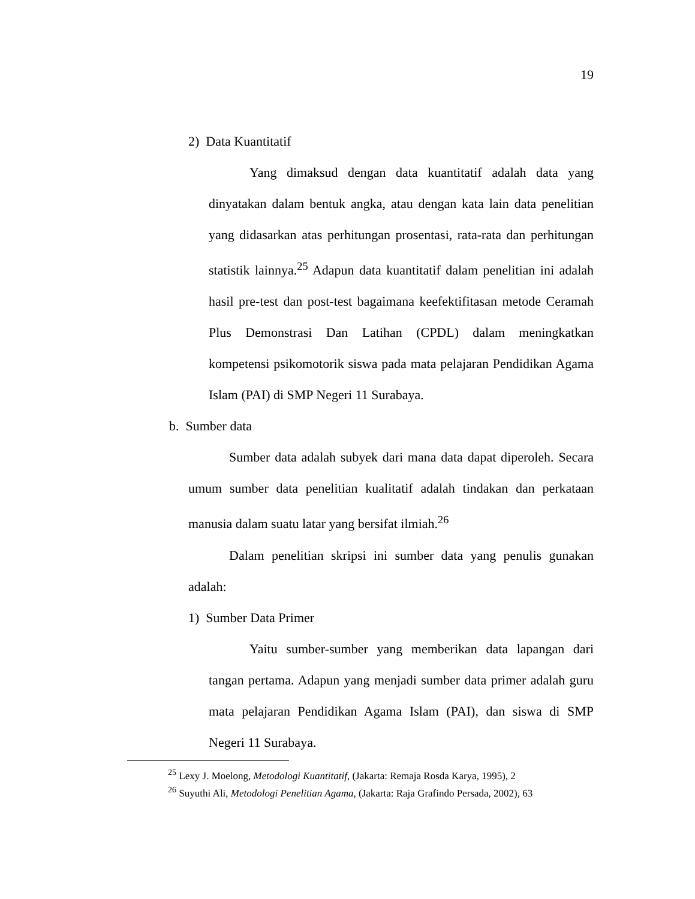19
2) Data Kuantitatif
Yang dimaksud dengan data kuantitatif adalah data yang dinyatakan dalam bentuk angka, atau dengan kata lain data penelitian yang didasarkan atas perhitungan prosentasi, rata-rata dan perhitungan statistik lainnya.<sup>25</sup> Adapun data kuantitatif dalam penelitian ini adalah hasil pre-test dan post-test bagaimana keefektifitasan metode Ceramah Plus Demonstrasi Dan Latihan (CPDL) dalam meningkatkan kompetensi psikomotorik siswa pada mata pelajaran Pendidikan Agama Islam (PAI) di SMP Negeri 11 Surabaya.
b. Sumber data
Sumber data adalah subyek dari mana data dapat diperoleh. Secara umum sumber data penelitian kualitatif adalah tindakan dan perkataan manusia dalam suatu latar yang bersifat ilmiah.<sup>26</sup>
Dalam penelitian skripsi ini sumber data yang penulis gunakan adalah:
1) Sumber Data Primer
Yaitu sumber-sumber yang memberikan data lapangan dari tangan pertama. Adapun yang menjadi sumber data primer adalah guru mata pelajaran Pendidikan Agama Islam (PAI), dan siswa di SMP Negeri 11 Surabaya.
<sup>25</sup> Lexy J. Moelong, Metodologi Kuantitatif, (Jakarta: Remaja Rosda Karya, 1995), 2
<sup>26</sup> Suyuthi Ali, Metodologi Penelitian Agama, (Jakarta: Raja Grafindo Persada, 2002), 63